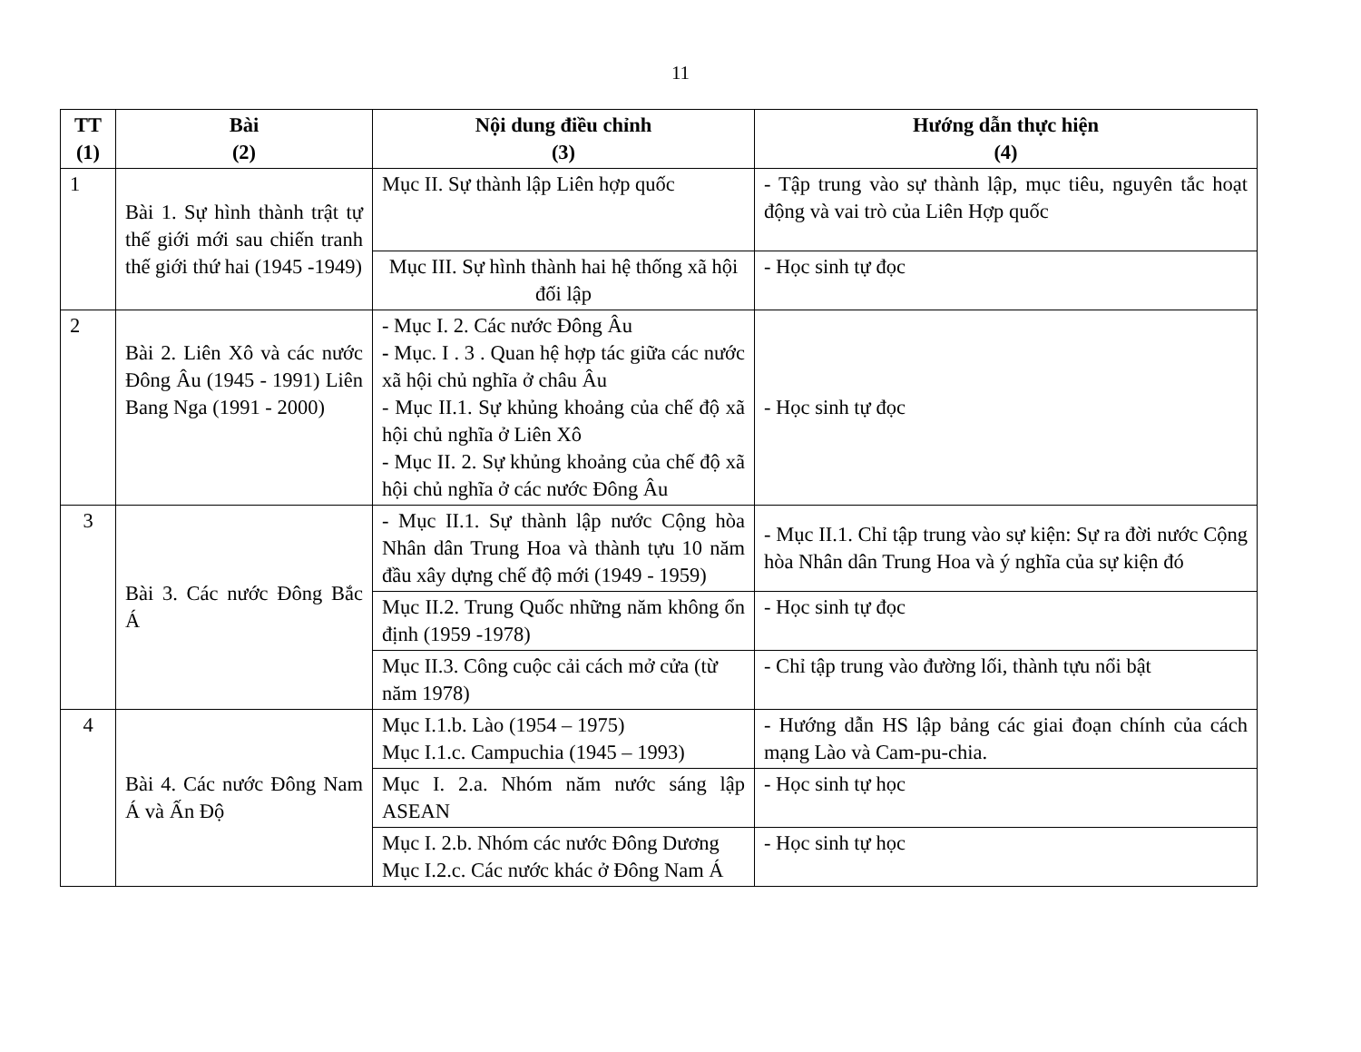11
| TT (1) | Bài (2) | Nội dung điều chỉnh (3) | Hướng dẫn thực hiện (4) |
| --- | --- | --- | --- |
| 1 | Bài 1. Sự hình thành trật tự thế giới mới sau chiến tranh thế giới thứ hai (1945 -1949) | Mục II. Sự thành lập Liên hợp quốc | - Tập trung vào sự thành lập, mục tiêu, nguyên tắc hoạt động và vai trò của Liên Hợp quốc |
| | | Mục III. Sự hình thành hai hệ thống xã hội đối lập | - Học sinh tự đọc |
| 2 | Bài 2. Liên Xô và các nước Đông Âu (1945 - 1991) Liên Bang Nga (1991 - 2000) | - Mục I. 2. Các nước Đông Âu - Mục. I . 3 . Quan hệ hợp tác giữa các nước xã hội chủ nghĩa ở châu Âu - Mục II.1. Sự khủng khoảng của chế độ xã hội chủ nghĩa ở Liên Xô - Mục II. 2. Sự khủng khoảng của chế độ xã hội chủ nghĩa ở các nước Đông Âu | - Học sinh tự đọc |
| 3 | Bài 3. Các nước Đông Bắc Á | - Mục II.1. Sự thành lập nước Cộng hòa Nhân dân Trung Hoa và thành tựu 10 năm đầu xây dựng chế độ mới (1949 - 1959) | - Mục II.1. Chỉ tập trung vào sự kiện: Sự ra đời nước Cộng hòa Nhân dân Trung Hoa và ý nghĩa của sự kiện đó |
| | | Mục II.2. Trung Quốc những năm không ổn định (1959 -1978) | - Học sinh tự đọc |
| | | Mục II.3. Công cuộc cải cách mở cửa (từ năm 1978) | - Chỉ tập trung vào đường lối, thành tựu nổi bật |
| 4 | Bài 4. Các nước Đông Nam Á và Ấn Độ | Mục I.1.b. Lào (1954 – 1975) Mục I.1.c. Campuchia (1945 – 1993) | - Hướng dẫn HS lập bảng các giai đoạn chính của cách mạng Lào và Cam-pu-chia. |
| | | Mục I. 2.a. Nhóm năm nước sáng lập ASEAN | - Học sinh tự học |
| | | Mục I. 2.b. Nhóm các nước Đông Dương Mục I.2.c. Các nước khác ở Đông Nam Á | - Học sinh tự học |